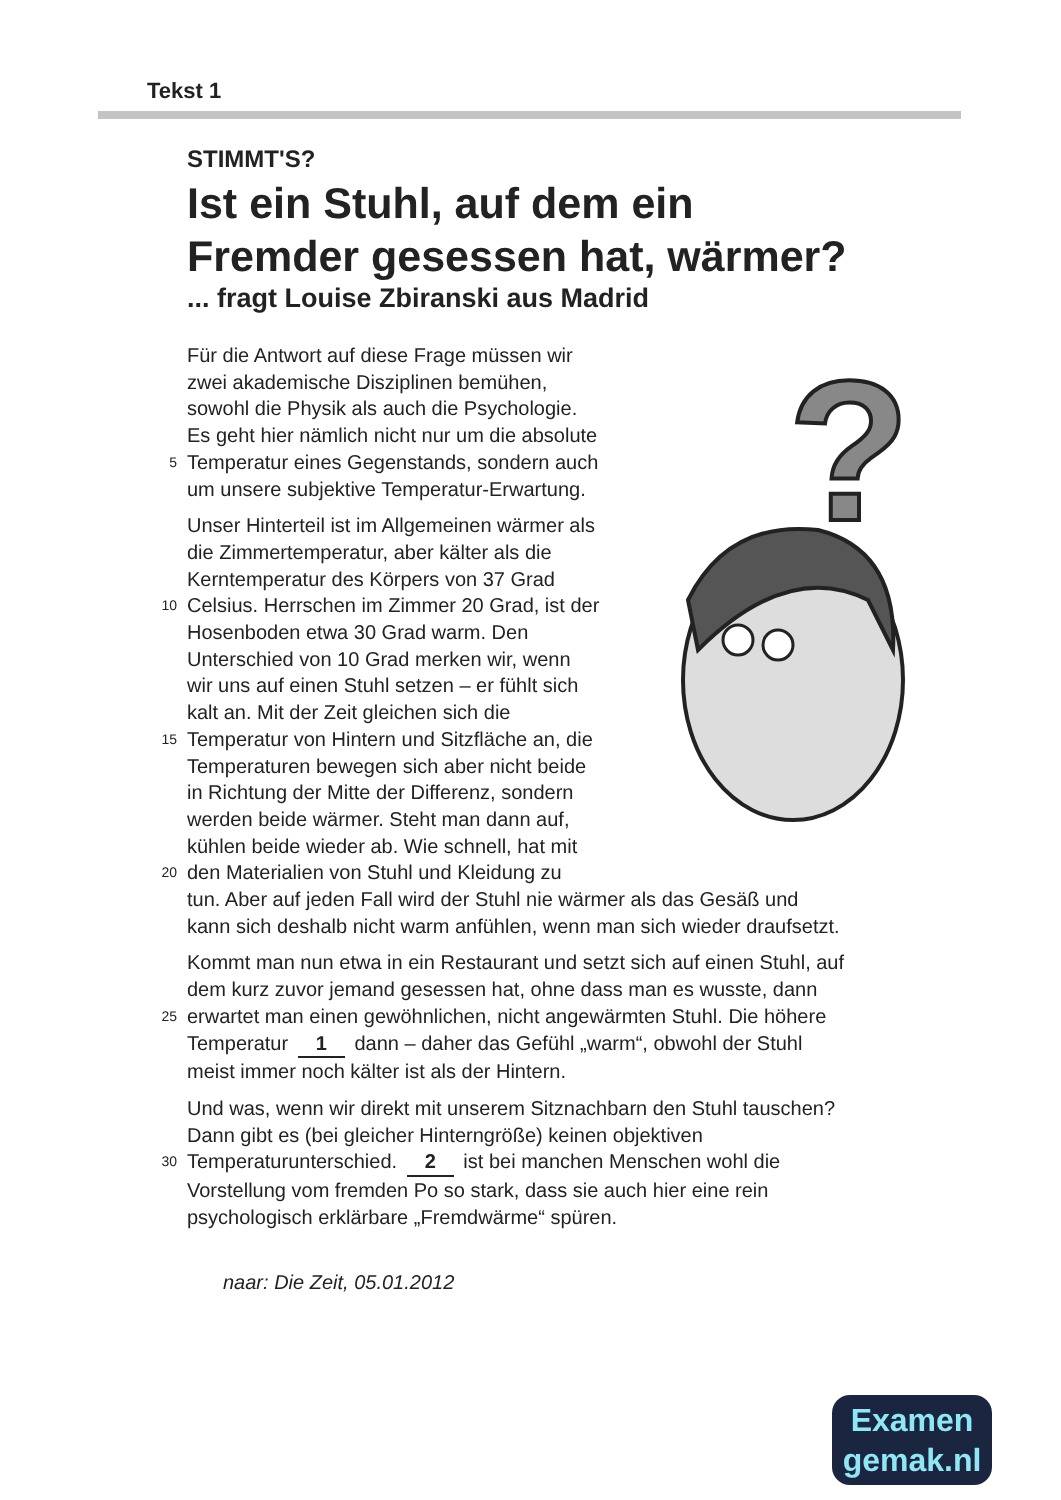Tekst 1
?
STIMMT'S?
Ist ein Stuhl, auf dem ein
Fremder gesessen hat, wärmer?
... fragt Louise Zbiranski aus Madrid
Für die Antwort auf diese Frage müssen wir
zwei akademische Disziplinen bemühen,
sowohl die Physik als auch die Psychologie.
Es geht hier nämlich nicht nur um die absolute
5 Temperatur eines Gegenstands, sondern auch
um unsere subjektive Temperatur-Erwartung.
Unser Hinterteil ist im Allgemeinen wärmer als
die Zimmertemperatur, aber kälter als die
Kerntemperatur des Körpers von 37 Grad
10 Celsius. Herrschen im Zimmer 20 Grad, ist der
Hosenboden etwa 30 Grad warm. Den
Unterschied von 10 Grad merken wir, wenn
wir uns auf einen Stuhl setzen – er fühlt sich
kalt an. Mit der Zeit gleichen sich die
15 Temperatur von Hintern und Sitzfläche an, die
Temperaturen bewegen sich aber nicht beide
in Richtung der Mitte der Differenz, sondern
werden beide wärmer. Steht man dann auf,
kühlen beide wieder ab. Wie schnell, hat mit
20 den Materialien von Stuhl und Kleidung zu
tun. Aber auf jeden Fall wird der Stuhl nie wärmer als das Gesäß und
kann sich deshalb nicht warm anfühlen, wenn man sich wieder draufsetzt.
Kommt man nun etwa in ein Restaurant und setzt sich auf einen Stuhl, auf
dem kurz zuvor jemand gesessen hat, ohne dass man es wusste, dann
25 erwartet man einen gewöhnlichen, nicht angewärmten Stuhl. Die höhere
Temperatur 1 dann – daher das Gefühl „warm“, obwohl der Stuhl
meist immer noch kälter ist als der Hintern.
Und was, wenn wir direkt mit unserem Sitznachbarn den Stuhl tauschen?
Dann gibt es (bei gleicher Hinterngröße) keinen objektiven
30 Temperaturunterschied. 2 ist bei manchen Menschen wohl die
Vorstellung vom fremden Po so stark, dass sie auch hier eine rein
psychologisch erklärbare „Fremdwärme“ spüren.
naar: Die Zeit, 05.01.2012
Examen
gemak.nl